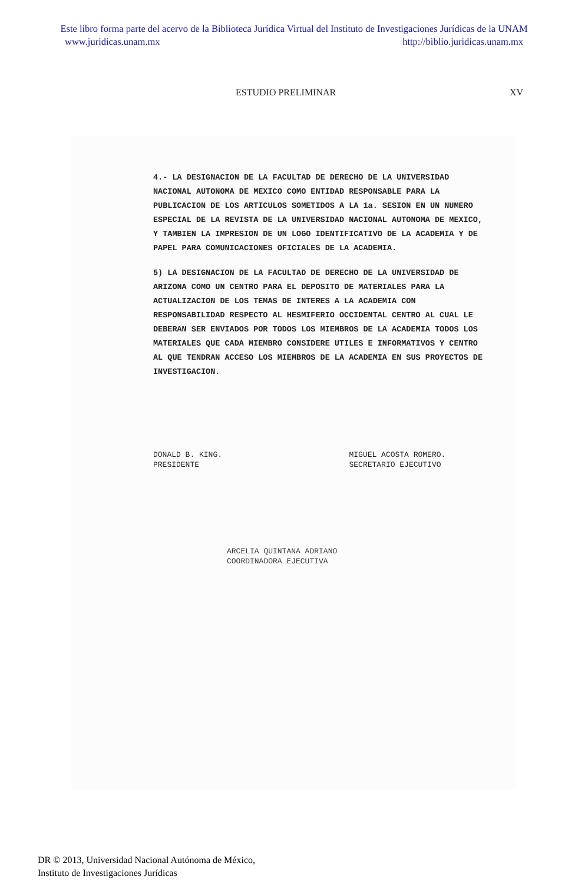Este libro forma parte del acervo de la Biblioteca Jurídica Virtual del Instituto de Investigaciones Jurídicas de la UNAM
www.juridicas.unam.mx http://biblio.juridicas.unam.mx
ESTUDIO PRELIMINAR XV
4.- LA DESIGNACION DE LA FACULTAD DE DERECHO DE LA UNIVERSIDAD NACIONAL AUTONOMA DE MEXICO COMO ENTIDAD RESPONSABLE PARA LA PUBLICACION DE LOS ARTICULOS SOMETIDOS A LA 1a. SESION EN UN NUMERO ESPECIAL DE LA REVISTA DE LA UNIVERSIDAD NACIONAL AUTONOMA DE MEXICO, Y TAMBIEN LA IMPRESION DE UN LOGO IDENTIFICATIVO DE LA ACADEMIA Y DE PAPEL PARA COMUNICACIONES OFICIALES DE LA ACADEMIA.
5) LA DESIGNACION DE LA FACULTAD DE DERECHO DE LA UNIVERSIDAD DE ARIZONA COMO UN CENTRO PARA EL DEPOSITO DE MATERIALES PARA LA ACTUALIZACION DE LOS TEMAS DE INTERES A LA ACADEMIA CON RESPONSABILIDAD RESPECTO AL HESMIFERIO OCCIDENTAL CENTRO AL CUAL LE DEBERAN SER ENVIADOS POR TODOS LOS MIEMBROS DE LA ACADEMIA TODOS LOS MATERIALES QUE CADA MIEMBRO CONSIDERE UTILES E INFORMATIVOS Y CENTRO AL QUE TENDRAN ACCESO LOS MIEMBROS DE LA ACADEMIA EN SUS PROYECTOS DE INVESTIGACION.
DONALD B. KING.
PRESIDENTE
MIGUEL ACOSTA ROMERO.
SECRETARIO EJECUTIVO
ARCELIA QUINTANA ADRIANO
COORDINADORA EJECUTIVA
DR © 2013, Universidad Nacional Autónoma de México,
Instituto de Investigaciones Jurídicas